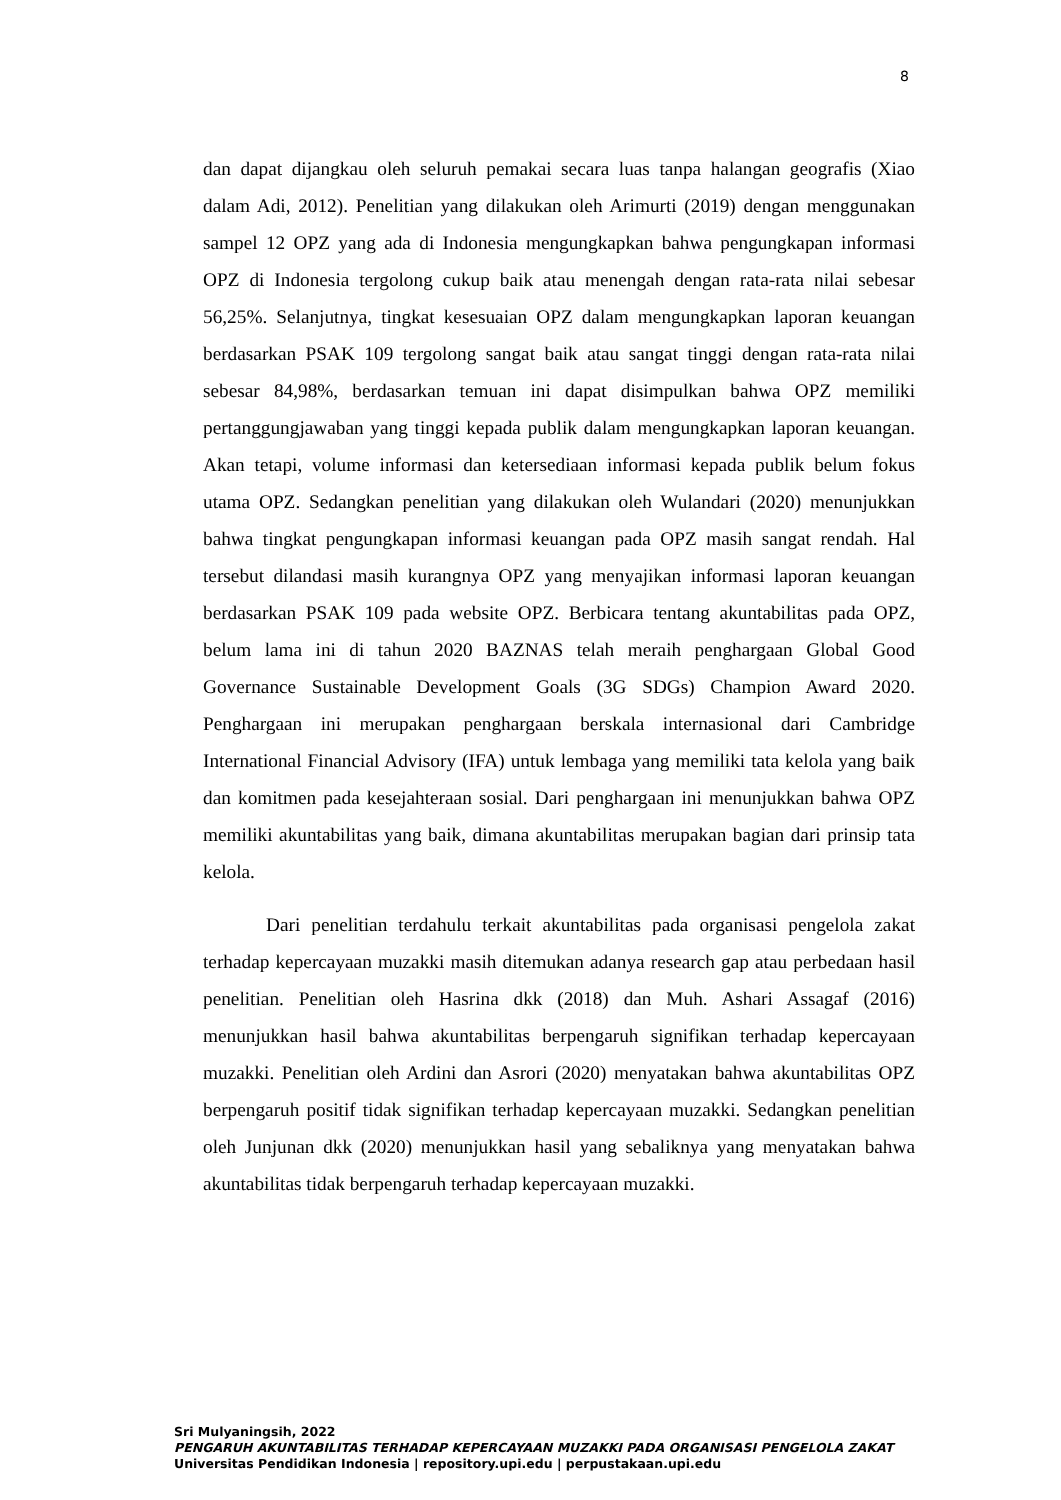8
dan dapat dijangkau oleh seluruh pemakai secara luas tanpa halangan geografis (Xiao dalam Adi, 2012). Penelitian yang dilakukan oleh Arimurti (2019) dengan menggunakan sampel 12 OPZ yang ada di Indonesia mengungkapkan bahwa pengungkapan informasi OPZ di Indonesia tergolong cukup baik atau menengah dengan rata-rata nilai sebesar 56,25%. Selanjutnya, tingkat kesesuaian OPZ dalam mengungkapkan laporan keuangan berdasarkan PSAK 109 tergolong sangat baik atau sangat tinggi dengan rata-rata nilai sebesar 84,98%, berdasarkan temuan ini dapat disimpulkan bahwa OPZ memiliki pertanggungjawaban yang tinggi kepada publik dalam mengungkapkan laporan keuangan. Akan tetapi, volume informasi dan ketersediaan informasi kepada publik belum fokus utama OPZ. Sedangkan penelitian yang dilakukan oleh Wulandari (2020) menunjukkan bahwa tingkat pengungkapan informasi keuangan pada OPZ masih sangat rendah. Hal tersebut dilandasi masih kurangnya OPZ yang menyajikan informasi laporan keuangan berdasarkan PSAK 109 pada website OPZ. Berbicara tentang akuntabilitas pada OPZ, belum lama ini di tahun 2020 BAZNAS telah meraih penghargaan Global Good Governance Sustainable Development Goals (3G SDGs) Champion Award 2020. Penghargaan ini merupakan penghargaan berskala internasional dari Cambridge International Financial Advisory (IFA) untuk lembaga yang memiliki tata kelola yang baik dan komitmen pada kesejahteraan sosial. Dari penghargaan ini menunjukkan bahwa OPZ memiliki akuntabilitas yang baik, dimana akuntabilitas merupakan bagian dari prinsip tata kelola.
Dari penelitian terdahulu terkait akuntabilitas pada organisasi pengelola zakat terhadap kepercayaan muzakki masih ditemukan adanya research gap atau perbedaan hasil penelitian. Penelitian oleh Hasrina dkk (2018) dan Muh. Ashari Assagaf (2016) menunjukkan hasil bahwa akuntabilitas berpengaruh signifikan terhadap kepercayaan muzakki. Penelitian oleh Ardini dan Asrori (2020) menyatakan bahwa akuntabilitas OPZ berpengaruh positif tidak signifikan terhadap kepercayaan muzakki. Sedangkan penelitian oleh Junjunan dkk (2020) menunjukkan hasil yang sebaliknya yang menyatakan bahwa akuntabilitas tidak berpengaruh terhadap kepercayaan muzakki.
Sri Mulyaningsih, 2022
PENGARUH AKUNTABILITAS TERHADAP KEPERCAYAAN MUZAKKI PADA ORGANISASI PENGELOLA ZAKAT
Universitas Pendidikan Indonesia | repository.upi.edu | perpustakaan.upi.edu